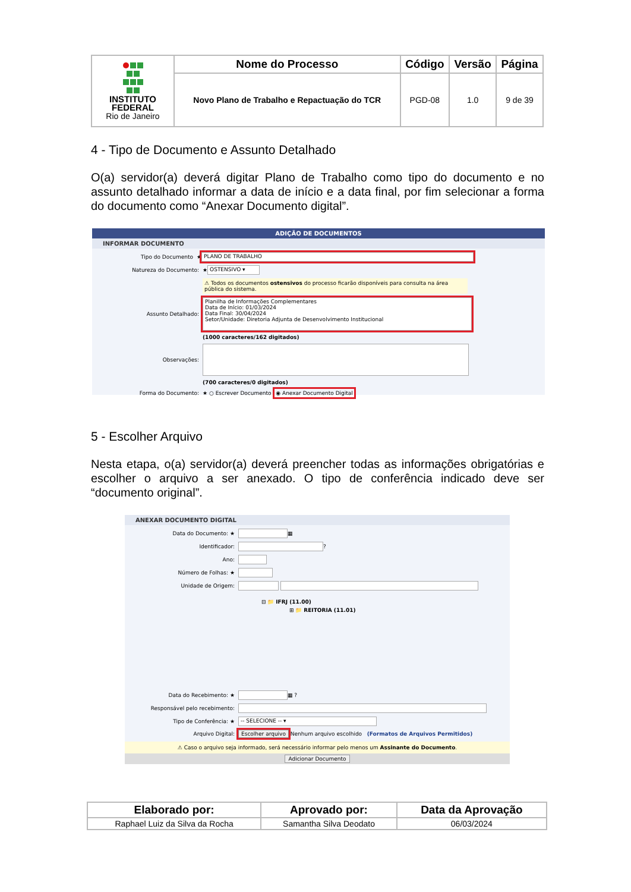| INSTITUTO FEDERAL Rio de Janeiro | Nome do Processo | Código | Versão | Página |
| | Novo Plano de Trabalho e Repactuação do TCR | PGD-08 | 1.0 | 9 de 39 |
4 - Tipo de Documento e Assunto Detalhado
O(a) servidor(a) deverá digitar Plano de Trabalho como tipo do documento e no assunto detalhado informar a data de início e a data final, por fim selecionar a forma do documento como “Anexar Documento digital”.
ADIÇÃO DE DOCUMENTOS
INFORMAR DOCUMENTO
Tipo do Documento ★ PLANO DE TRABALHO
Natureza do Documento: ★ OSTENSIVO ▾
⚠ Todos os documentos ostensivos do processo ficarão disponíveis para consulta na área pública do sistema.
Assunto Detalhado: Planilha de Informações Complementares
Data de Início: 01/03/2024
Data Final: 30/04/2024
Setor/Unidade: Diretoria Adjunta de Desenvolvimento Institucional
(1000 caracteres/162 digitados)
Observações:
(700 caracteres/0 digitados)
Forma do Documento: ★ ○ Escrever Documento ◉ Anexar Documento Digital
5 - Escolher Arquivo
Nesta etapa, o(a) servidor(a) deverá preencher todas as informações obrigatórias e escolher o arquivo a ser anexado. O tipo de conferência indicado deve ser “documento original”.
ANEXAR DOCUMENTO DIGITAL
Data do Documento: ★ ▦
Identificador: ?
Ano:
Número de Folhas: ★
Unidade de Origem:
⊟ 📁 IFRJ (11.00)
⊞ 📁 REITORIA (11.01)
Data do Recebimento: ★ ▦ ?
Responsável pelo recebimento:
Tipo de Conferência: ★ -- SELECIONE -- ▾
Arquivo Digital: Escolher arquivo Nenhum arquivo escolhido (Formatos de Arquivos Permitidos)
⚠ Caso o arquivo seja informado, será necessário informar pelo menos um Assinante do Documento.
Adicionar Documento
| Elaborado por: | Aprovado por: | Data da Aprovação |
| --- | --- | --- |
| Raphael Luiz da Silva da Rocha | Samantha Silva Deodato | 06/03/2024 |